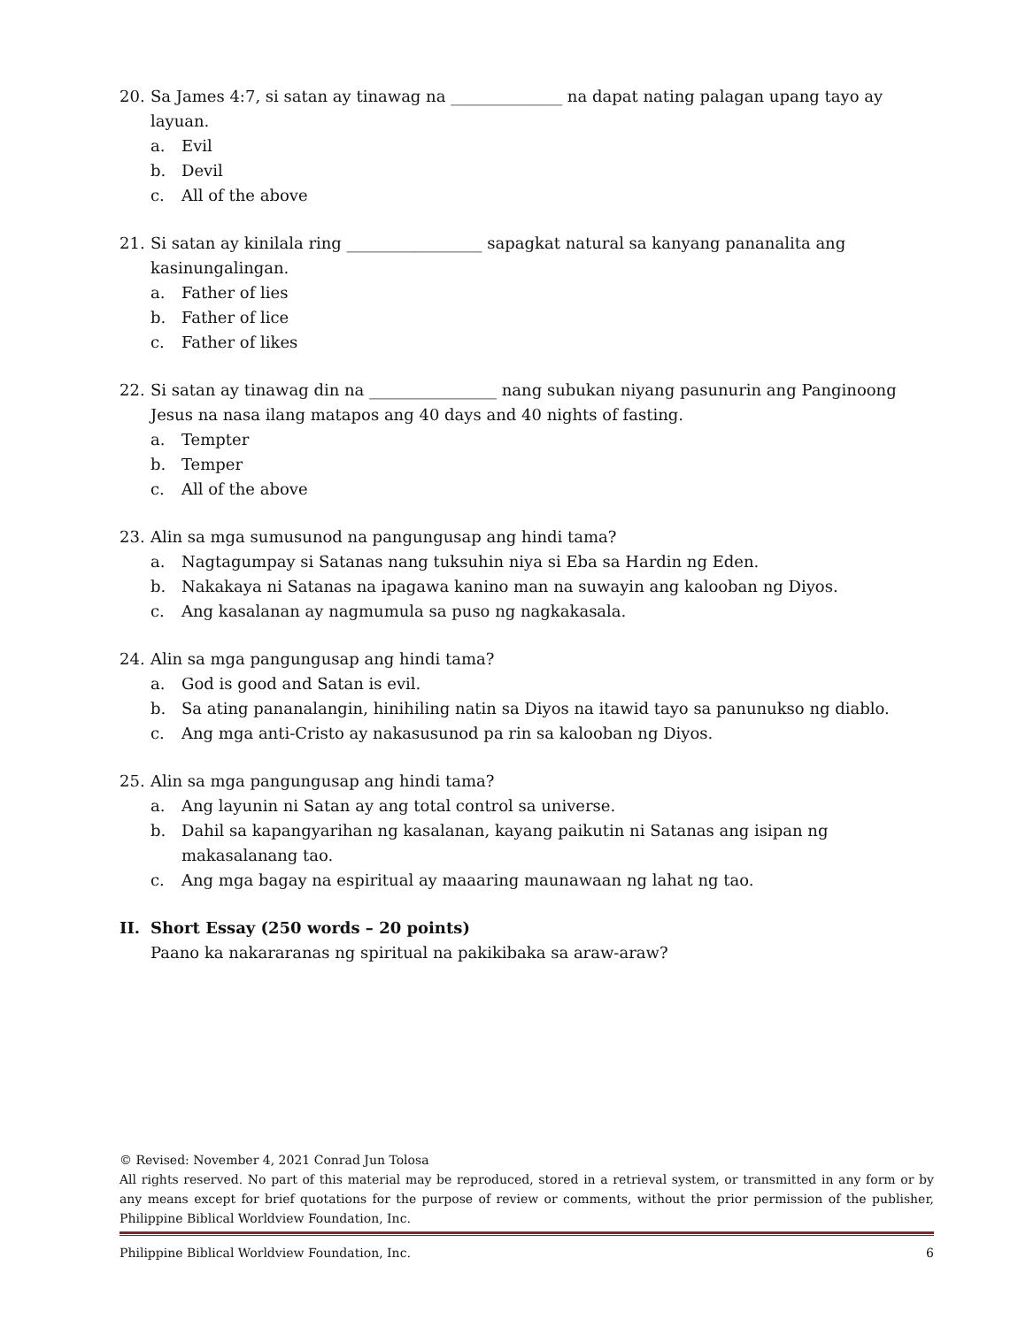20. Sa James 4:7, si satan ay tinawag na ______________ na dapat nating palagan upang tayo ay layuan.
a. Evil
b. Devil
c. All of the above
21. Si satan ay kinilala ring _________________ sapagkat natural sa kanyang pananalita ang kasinungalingan.
a. Father of lies
b. Father of lice
c. Father of likes
22. Si satan ay tinawag din na ________________ nang subukan niyang pasunurin ang Panginoong Jesus na nasa ilang matapos ang 40 days and 40 nights of fasting.
a. Tempter
b. Temper
c. All of the above
23. Alin sa mga sumusunod na pangungusap ang hindi tama?
a. Nagtagumpay si Satanas nang tuksuhin niya si Eba sa Hardin ng Eden.
b. Nakakaya ni Satanas na ipagawa kanino man na suwayin ang kalooban ng Diyos.
c. Ang kasalanan ay nagmumula sa puso ng nagkakasala.
24. Alin sa mga pangungusap ang hindi tama?
a. God is good and Satan is evil.
b. Sa ating pananalangin, hinihiling natin sa Diyos na itawid tayo sa panunukso ng diablo.
c. Ang mga anti-Cristo ay nakasusunod pa rin sa kalooban ng Diyos.
25. Alin sa mga pangungusap ang hindi tama?
a. Ang layunin ni Satan ay ang total control sa universe.
b. Dahil sa kapangyarihan ng kasalanan, kayang paikutin ni Satanas ang isipan ng makasalanang tao.
c. Ang mga bagay na espiritual ay maaaring maunawaan ng lahat ng tao.
II. Short Essay (250 words – 20 points)
Paano ka nakararanas ng spiritual na pakikibaka sa araw-araw?
© Revised: November 4, 2021 Conrad Jun Tolosa
All rights reserved. No part of this material may be reproduced, stored in a retrieval system, or transmitted in any form or by any means except for brief quotations for the purpose of review or comments, without the prior permission of the publisher, Philippine Biblical Worldview Foundation, Inc.
Philippine Biblical Worldview Foundation, Inc. 6